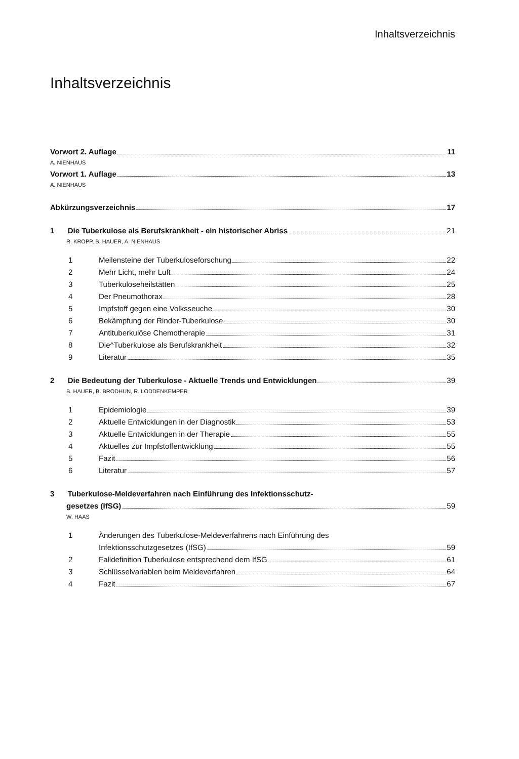Inhaltsverzeichnis
Inhaltsverzeichnis
Vorwort 2. Auflage 11
A. NIENHAUS
Vorwort 1. Auflage 13
A. NIENHAUS
Abkürzungsverzeichnis 17
1 Die Tuberkulose als Berufskrankheit - ein historischer Abriss 21
R. KROPP, B. HAUER, A. NIENHAUS
1 Meilensteine der Tuberkuloseforschung 22
2 Mehr Licht, mehr Luft 24
3 Tuberkuloseheilstätten 25
4 Der Pneumothorax 28
5 Impfstoff gegen eine Volksseuche 30
6 Bekämpfung der Rinder-Tuberkulose 30
7 Antituberkulöse Chemotherapie 31
8 Die^Tuberkulose als Berufskrankheit 32
9 Literatur 35
2 Die Bedeutung der Tuberkulose - Aktuelle Trends und Entwicklungen 39
B. HAUER, B. BRODHUN, R. LODDENKEMPER
1 Epidemiologie 39
2 Aktuelle Entwicklungen in der Diagnostik 53
3 Aktuelle Entwicklungen in der Therapie 55
4 Aktuelles zur Impfstoffentwicklung 55
5 Fazit 56
6 Literatur 57
3 Tuberkulose-Meldeverfahren nach Einführung des Infektionsschutz-
gesetzes (IfSG) 59
W. HAAS
1 Änderungen des Tuberkulose-Meldeverfahrens nach Einführung des
Infektionsschutzgesetzes (IfSG) 59
2 Falldefinition Tuberkulose entsprechend dem IfSG 61
3 Schlüsselvariablen beim Meldeverfahren 64
4 Fazit 67